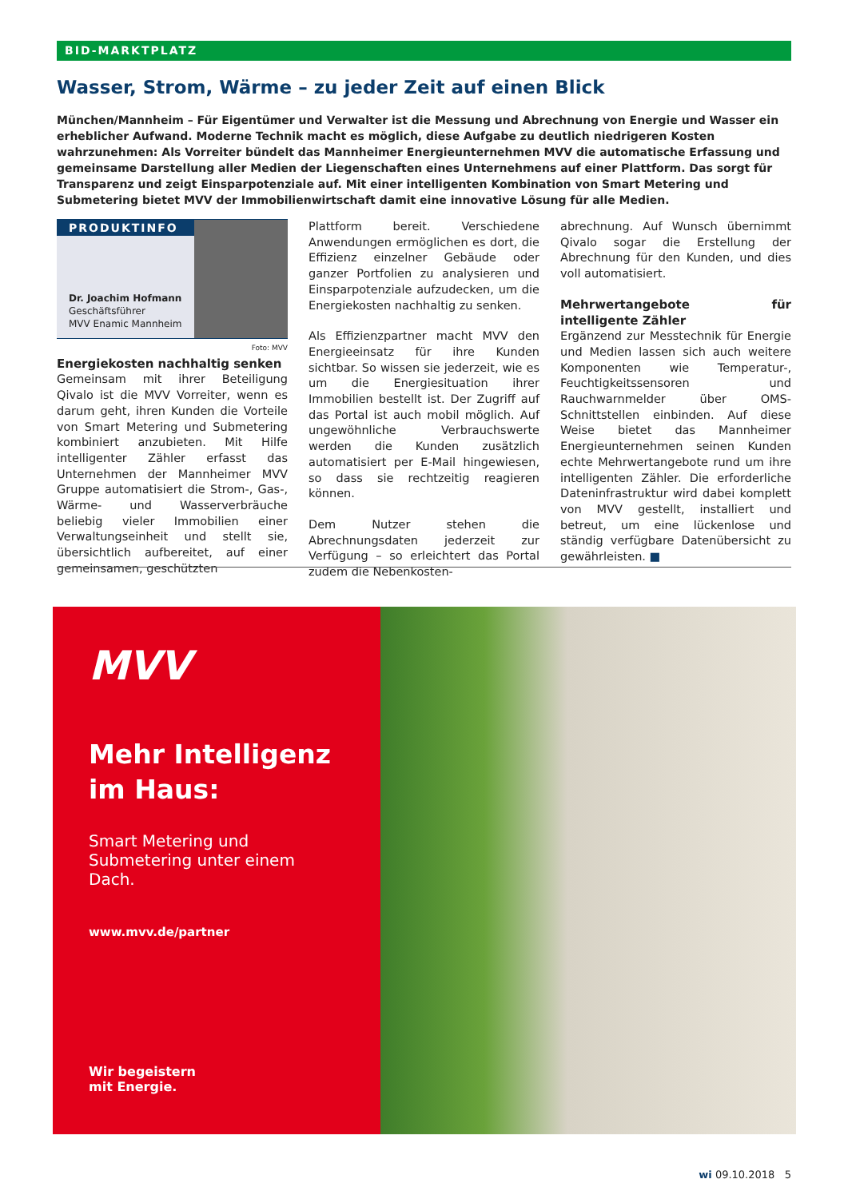BID-MARKTPLATZ
Wasser, Strom, Wärme – zu jeder Zeit auf einen Blick
München/Mannheim – Für Eigentümer und Verwalter ist die Messung und Abrechnung von Energie und Wasser ein erheblicher Aufwand. Moderne Technik macht es möglich, diese Aufgabe zu deutlich niedrigeren Kosten wahrzunehmen: Als Vorreiter bündelt das Mannheimer Energieunternehmen MVV die automatische Erfassung und gemeinsame Darstellung aller Medien der Liegenschaften eines Unternehmens auf einer Plattform. Das sorgt für Transparenz und zeigt Einsparpotenziale auf. Mit einer intelligenten Kombination von Smart Metering und Submetering bietet MVV der Immobilienwirtschaft damit eine innovative Lösung für alle Medien.
PRODUKTINFO
Dr. Joachim Hofmann
Geschäftsführer
MVV Enamic Mannheim
Foto: MVV
Energiekosten nachhaltig senken
Gemeinsam mit ihrer Beteiligung Qivalo ist die MVV Vorreiter, wenn es darum geht, ihren Kunden die Vorteile von Smart Metering und Submetering kombiniert anzubieten. Mit Hilfe intelligenter Zähler erfasst das Unternehmen der Mannheimer MVV Gruppe automatisiert die Strom-, Gas-, Wärme- und Wasserverbräuche beliebig vieler Immobilien einer Verwaltungseinheit und stellt sie, übersichtlich aufbereitet, auf einer gemeinsamen, geschützten
Plattform bereit. Verschiedene Anwendungen ermöglichen es dort, die Effizienz einzelner Gebäude oder ganzer Portfolien zu analysieren und Einsparpotenziale aufzudecken, um die Energiekosten nachhaltig zu senken.
Als Effizienzpartner macht MVV den Energieeinsatz für ihre Kunden sichtbar. So wissen sie jederzeit, wie es um die Energiesituation ihrer Immobilien bestellt ist. Der Zugriff auf das Portal ist auch mobil möglich. Auf ungewöhnliche Verbrauchswerte werden die Kunden zusätzlich automatisiert per E-Mail hingewiesen, so dass sie rechtzeitig reagieren können.
Dem Nutzer stehen die Abrechnungsdaten jederzeit zur Verfügung – so erleichtert das Portal zudem die Nebenkosten-
abrechnung. Auf Wunsch übernimmt Qivalo sogar die Erstellung der Abrechnung für den Kunden, und dies voll automatisiert.
Mehrwertangebote für intelligente Zähler
Ergänzend zur Messtechnik für Energie und Medien lassen sich auch weitere Komponenten wie Temperatur-, Feuchtigkeitssensoren und Rauchwarnmelder über OMS-Schnittstellen einbinden. Auf diese Weise bietet das Mannheimer Energieunternehmen seinen Kunden echte Mehrwertangebote rund um ihre intelligenten Zähler. Die erforderliche Dateninfrastruktur wird dabei komplett von MVV gestellt, installiert und betreut, um eine lückenlose und ständig verfügbare Datenübersicht zu gewährleisten. ■
MVV
Mehr Intelligenz
im Haus:
Smart Metering und
Submetering unter einem Dach.
www.mvv.de/partner
Wir begeistern
mit Energie.
wi 09.10.2018 5